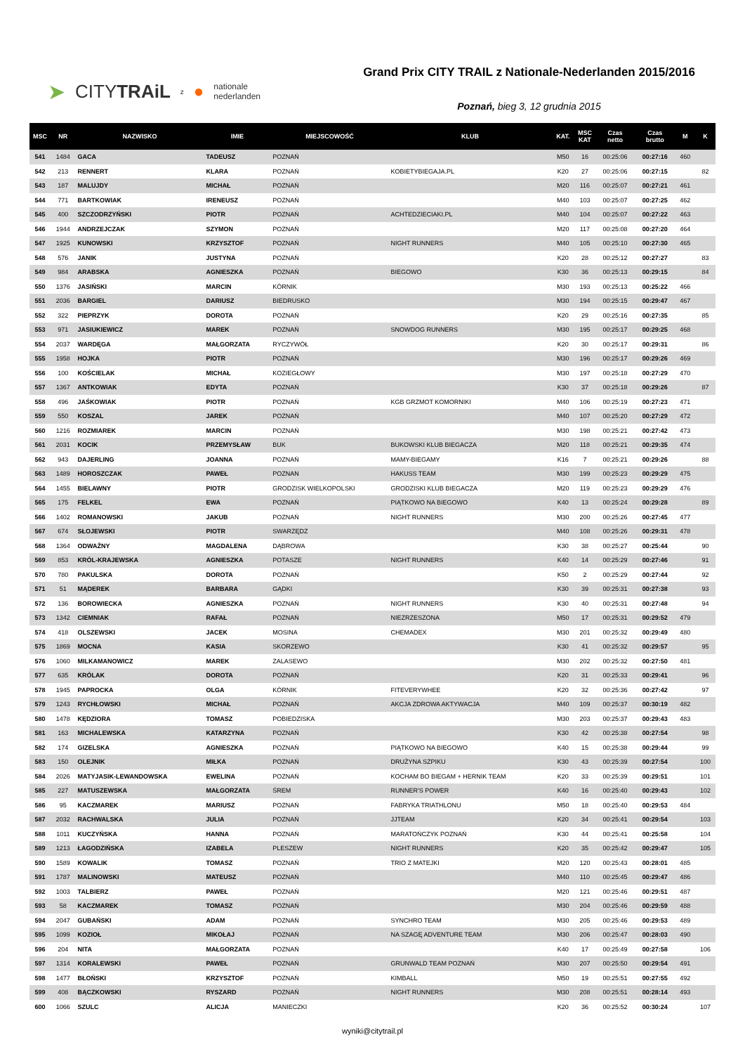➤ CITYTRAiL z ● nationale
nederlanden
Grand Prix CITY TRAIL z Nationale-Nederlanden 2015/2016
Poznań, bieg 3, 12 grudnia 2015
| MSC | NR | NAZWISKO | IMIE | MIEJSCOWOŚĆ | KLUB | KAT. | MSC KAT | Czas netto | Czas brutto | M | K |
| --- | --- | --- | --- | --- | --- | --- | --- | --- | --- | --- | --- |
| 541 | 1484 | GACA | TADEUSZ | POZNAŃ | | M50 | 16 | 00:25:06 | 00:27:16 | 460 | |
| 542 | 213 | RENNERT | KLARA | POZNAŃ | KOBIETYBIEGAJA.PL | K20 | 27 | 00:25:06 | 00:27:15 | | 82 |
| 543 | 187 | MALUJDY | MICHAŁ | POZNAŃ | | M20 | 116 | 00:25:07 | 00:27:21 | 461 | |
| 544 | 771 | BARTKOWIAK | IRENEUSZ | POZNAŃ | | M40 | 103 | 00:25:07 | 00:27:25 | 462 | |
| 545 | 400 | SZCZODRZYŃSKI | PIOTR | POZNAŃ | ACHTEDZIECIAKI.PL | M40 | 104 | 00:25:07 | 00:27:22 | 463 | |
| 546 | 1944 | ANDRZEJCZAK | SZYMON | POZNAŃ | | M20 | 117 | 00:25:08 | 00:27:20 | 464 | |
| 547 | 1925 | KUNOWSKI | KRZYSZTOF | POZNAŃ | NIGHT RUNNERS | M40 | 105 | 00:25:10 | 00:27:30 | 465 | |
| 548 | 576 | JANIK | JUSTYNA | POZNAŃ | | K20 | 28 | 00:25:12 | 00:27:27 | | 83 |
| 549 | 984 | ARABSKA | AGNIESZKA | POZNAŃ | BIEGOWO | K30 | 36 | 00:25:13 | 00:29:15 | | 84 |
| 550 | 1376 | JASIŃSKI | MARCIN | KÓRNIK | | M30 | 193 | 00:25:13 | 00:25:22 | 466 | |
| 551 | 2036 | BARGIEL | DARIUSZ | BIEDRUSKO | | M30 | 194 | 00:25:15 | 00:29:47 | 467 | |
| 552 | 322 | PIEPRZYK | DOROTA | POZNAŃ | | K20 | 29 | 00:25:16 | 00:27:35 | | 85 |
| 553 | 971 | JASIUKIEWICZ | MAREK | POZNAŃ | SNOWDOG RUNNERS | M30 | 195 | 00:25:17 | 00:29:25 | 468 | |
| 554 | 2037 | WARDĘGA | MAŁGORZATA | RYCZYWÓŁ | | K20 | 30 | 00:25:17 | 00:29:31 | | 86 |
| 555 | 1958 | HOJKA | PIOTR | POZNAŃ | | M30 | 196 | 00:25:17 | 00:29:26 | 469 | |
| 556 | 100 | KOŚCIELAK | MICHAŁ | KOZIEGŁOWY | | M30 | 197 | 00:25:18 | 00:27:29 | 470 | |
| 557 | 1367 | ANTKOWIAK | EDYTA | POZNAŃ | | K30 | 37 | 00:25:18 | 00:29:26 | | 87 |
| 558 | 496 | JAŚKOWIAK | PIOTR | POZNAŃ | KGB GRZMOT KOMORNIKI | M40 | 106 | 00:25:19 | 00:27:23 | 471 | |
| 559 | 550 | KOSZAL | JAREK | POZNAŃ | | M40 | 107 | 00:25:20 | 00:27:29 | 472 | |
| 560 | 1216 | ROZMIAREK | MARCIN | POZNAŃ | | M30 | 198 | 00:25:21 | 00:27:42 | 473 | |
| 561 | 2031 | KOCIK | PRZEMYSŁAW | BUK | BUKOWSKI KLUB BIEGACZA | M20 | 118 | 00:25:21 | 00:29:35 | 474 | |
| 562 | 943 | DAJERLING | JOANNA | POZNAŃ | MAMY-BIEGAMY | K16 | 7 | 00:25:21 | 00:29:26 | | 88 |
| 563 | 1489 | HOROSZCZAK | PAWEŁ | POZNAN | HAKUSS TEAM | M30 | 199 | 00:25:23 | 00:29:29 | 475 | |
| 564 | 1455 | BIELAWNY | PIOTR | GRODZISK WIELKOPOLSKI | GRODZISKI KLUB BIEGACZA | M20 | 119 | 00:25:23 | 00:29:29 | 476 | |
| 565 | 175 | FELKEL | EWA | POZNAŃ | PIĄTKOWO NA BIEGOWO | K40 | 13 | 00:25:24 | 00:29:28 | | 89 |
| 566 | 1402 | ROMANOWSKI | JAKUB | POZNAŃ | NIGHT RUNNERS | M30 | 200 | 00:25:26 | 00:27:45 | 477 | |
| 567 | 674 | SŁOJEWSKI | PIOTR | SWARZĘDZ | | M40 | 108 | 00:25:26 | 00:29:31 | 478 | |
| 568 | 1364 | ODWAŻNY | MAGDALENA | DĄBROWA | | K30 | 38 | 00:25:27 | 00:25:44 | | 90 |
| 569 | 853 | KRÓL-KRAJEWSKA | AGNIESZKA | POTASZE | NIGHT RUNNERS | K40 | 14 | 00:25:29 | 00:27:46 | | 91 |
| 570 | 780 | PAKULSKA | DOROTA | POZNAŃ | | K50 | 2 | 00:25:29 | 00:27:44 | | 92 |
| 571 | 51 | MĄDEREK | BARBARA | GĄDKI | | K30 | 39 | 00:25:31 | 00:27:38 | | 93 |
| 572 | 136 | BOROWIECKA | AGNIESZKA | POZNAŃ | NIGHT RUNNERS | K30 | 40 | 00:25:31 | 00:27:48 | | 94 |
| 573 | 1342 | CIEMNIAK | RAFAŁ | POZNAŃ | NIEZRZESZONA | M50 | 17 | 00:25:31 | 00:29:52 | 479 | |
| 574 | 418 | OLSZEWSKI | JACEK | MOSINA | CHEMADEX | M30 | 201 | 00:25:32 | 00:29:49 | 480 | |
| 575 | 1869 | MOCNA | KASIA | SKORZEWO | | K30 | 41 | 00:25:32 | 00:29:57 | | 95 |
| 576 | 1060 | MILKAMANOWICZ | MAREK | ZALASEWO | | M30 | 202 | 00:25:32 | 00:27:50 | 481 | |
| 577 | 635 | KRÓLAK | DOROTA | POZNAŃ | | K20 | 31 | 00:25:33 | 00:29:41 | | 96 |
| 578 | 1945 | PAPROCKA | OLGA | KÓRNIK | FITEVERYWHEE | K20 | 32 | 00:25:36 | 00:27:42 | | 97 |
| 579 | 1243 | RYCHŁOWSKI | MICHAŁ | POZNAŃ | AKCJA ZDROWA AKTYWACJA | M40 | 109 | 00:25:37 | 00:30:19 | 482 | |
| 580 | 1478 | KĘDZIORA | TOMASZ | POBIEDZISKA | | M30 | 203 | 00:25:37 | 00:29:43 | 483 | |
| 581 | 163 | MICHALEWSKA | KATARZYNA | POZNAŃ | | K30 | 42 | 00:25:38 | 00:27:54 | | 98 |
| 582 | 174 | GIZELSKA | AGNIESZKA | POZNAŃ | PIĄTKOWO NA BIEGOWO | K40 | 15 | 00:25:38 | 00:29:44 | | 99 |
| 583 | 150 | OLEJNIK | MIŁKA | POZNAŃ | DRUŻYNA SZPIKU | K30 | 43 | 00:25:39 | 00:27:54 | | 100 |
| 584 | 2026 | MATYJASIK-LEWANDOWSKA | EWELINA | POZNAŃ | KOCHAM BO BIEGAM + HERNIK TEAM | K20 | 33 | 00:25:39 | 00:29:51 | | 101 |
| 585 | 227 | MATUSZEWSKA | MAŁGORZATA | ŚREM | RUNNER'S POWER | K40 | 16 | 00:25:40 | 00:29:43 | | 102 |
| 586 | 95 | KACZMAREK | MARIUSZ | POZNAŃ | FABRYKA TRIATHLONU | M50 | 18 | 00:25:40 | 00:29:53 | 484 | |
| 587 | 2032 | RACHWALSKA | JULIA | POZNAŃ | JJTEAM | K20 | 34 | 00:25:41 | 00:29:54 | | 103 |
| 588 | 1011 | KUCZYŃSKA | HANNA | POZNAŃ | MARATOŃCZYK POZNAŃ | K30 | 44 | 00:25:41 | 00:25:58 | | 104 |
| 589 | 1213 | ŁAGODZIŃSKA | IZABELA | PLESZEW | NIGHT RUNNERS | K20 | 35 | 00:25:42 | 00:29:47 | | 105 |
| 590 | 1589 | KOWALIK | TOMASZ | POZNAŃ | TRIO Z MATEJKI | M20 | 120 | 00:25:43 | 00:28:01 | 485 | |
| 591 | 1787 | MALINOWSKI | MATEUSZ | POZNAŃ | | M40 | 110 | 00:25:45 | 00:29:47 | 486 | |
| 592 | 1003 | TALBIERZ | PAWEŁ | POZNAŃ | | M20 | 121 | 00:25:46 | 00:29:51 | 487 | |
| 593 | 58 | KACZMAREK | TOMASZ | POZNAŃ | | M30 | 204 | 00:25:46 | 00:29:59 | 488 | |
| 594 | 2047 | GUBAŃSKI | ADAM | POZNAŃ | SYNCHRO TEAM | M30 | 205 | 00:25:46 | 00:29:53 | 489 | |
| 595 | 1099 | KOZIOŁ | MIKOŁAJ | POZNAŃ | NA SZAGĘ ADVENTURE TEAM | M30 | 206 | 00:25:47 | 00:28:03 | 490 | |
| 596 | 204 | NITA | MAŁGORZATA | POZNAŃ | | K40 | 17 | 00:25:49 | 00:27:58 | | 106 |
| 597 | 1314 | KORALEWSKI | PAWEŁ | POZNAŃ | GRUNWALD TEAM POZNAŃ | M30 | 207 | 00:25:50 | 00:29:54 | 491 | |
| 598 | 1477 | BŁOŃSKI | KRZYSZTOF | POZNAŃ | KIMBALL | M50 | 19 | 00:25:51 | 00:27:55 | 492 | |
| 599 | 408 | BĄCZKOWSKI | RYSZARD | POZNAŃ | NIGHT RUNNERS | M30 | 208 | 00:25:51 | 00:28:14 | 493 | |
| 600 | 1066 | SZULC | ALICJA | MANIECZKI | | K20 | 36 | 00:25:52 | 00:30:24 | | 107 |
wyniki@citytrail.pl